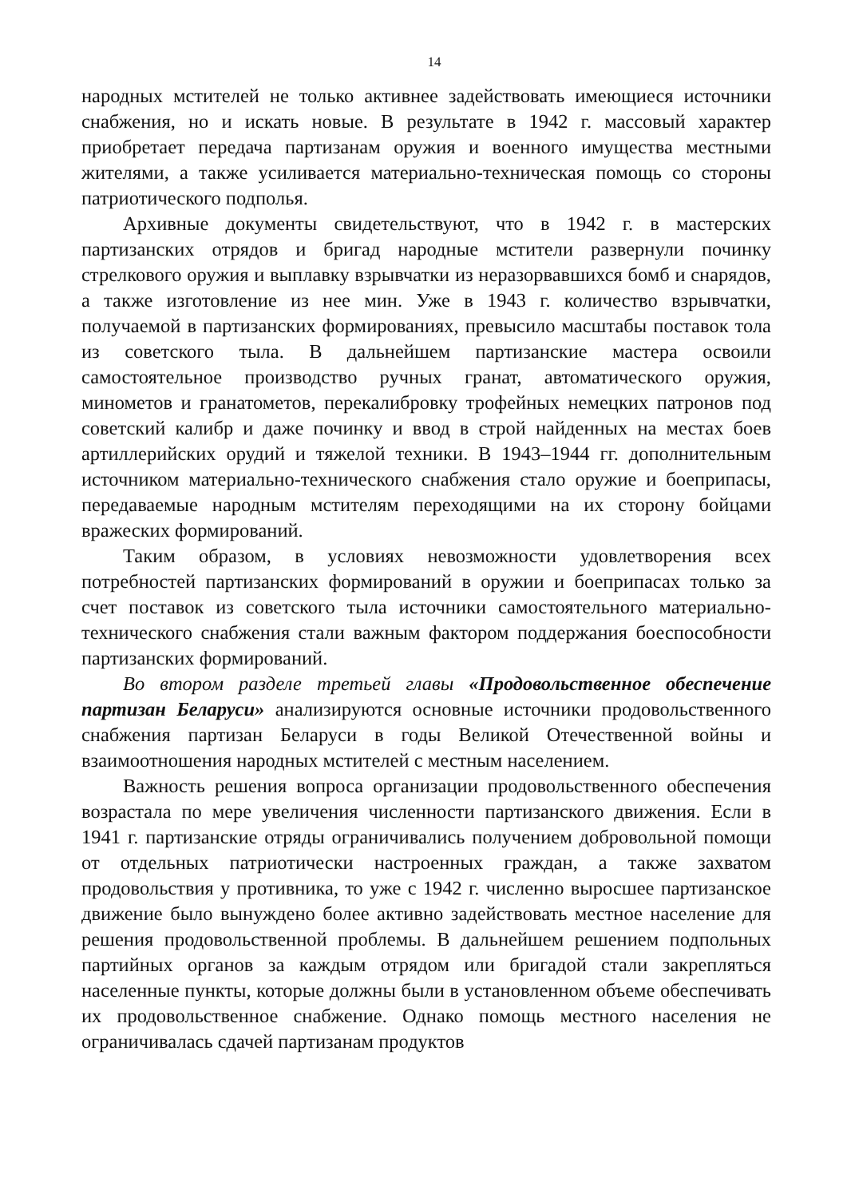14
народных мстителей не только активнее задействовать имеющиеся источники снабжения, но и искать новые. В результате в 1942 г. массовый характер приобретает передача партизанам оружия и военного имущества местными жителями, а также усиливается материально-техническая помощь со стороны патриотического подполья.
Архивные документы свидетельствуют, что в 1942 г. в мастерских партизанских отрядов и бригад народные мстители развернули починку стрелкового оружия и выплавку взрывчатки из неразорвавшихся бомб и снарядов, а также изготовление из нее мин. Уже в 1943 г. количество взрывчатки, получаемой в партизанских формированиях, превысило масштабы поставок тола из советского тыла. В дальнейшем партизанские мастера освоили самостоятельное производство ручных гранат, автоматического оружия, минометов и гранатометов, перекалибровку трофейных немецких патронов под советский калибр и даже починку и ввод в строй найденных на местах боев артиллерийских орудий и тяжелой техники. В 1943–1944 гг. дополнительным источником материально-технического снабжения стало оружие и боеприпасы, передаваемые народным мстителям переходящими на их сторону бойцами вражеских формирований.
Таким образом, в условиях невозможности удовлетворения всех потребностей партизанских формирований в оружии и боеприпасах только за счет поставок из советского тыла источники самостоятельного материально-технического снабжения стали важным фактором поддержания боеспособности партизанских формирований.
Во втором разделе третьей главы «Продовольственное обеспечение партизан Беларуси» анализируются основные источники продовольственного снабжения партизан Беларуси в годы Великой Отечественной войны и взаимоотношения народных мстителей с местным населением.
Важность решения вопроса организации продовольственного обеспечения возрастала по мере увеличения численности партизанского движения. Если в 1941 г. партизанские отряды ограничивались получением добровольной помощи от отдельных патриотически настроенных граждан, а также захватом продовольствия у противника, то уже с 1942 г. численно выросшее партизанское движение было вынуждено более активно задействовать местное население для решения продовольственной проблемы. В дальнейшем решением подпольных партийных органов за каждым отрядом или бригадой стали закрепляться населенные пункты, которые должны были в установленном объеме обеспечивать их продовольственное снабжение. Однако помощь местного населения не ограничивалась сдачей партизанам продуктов